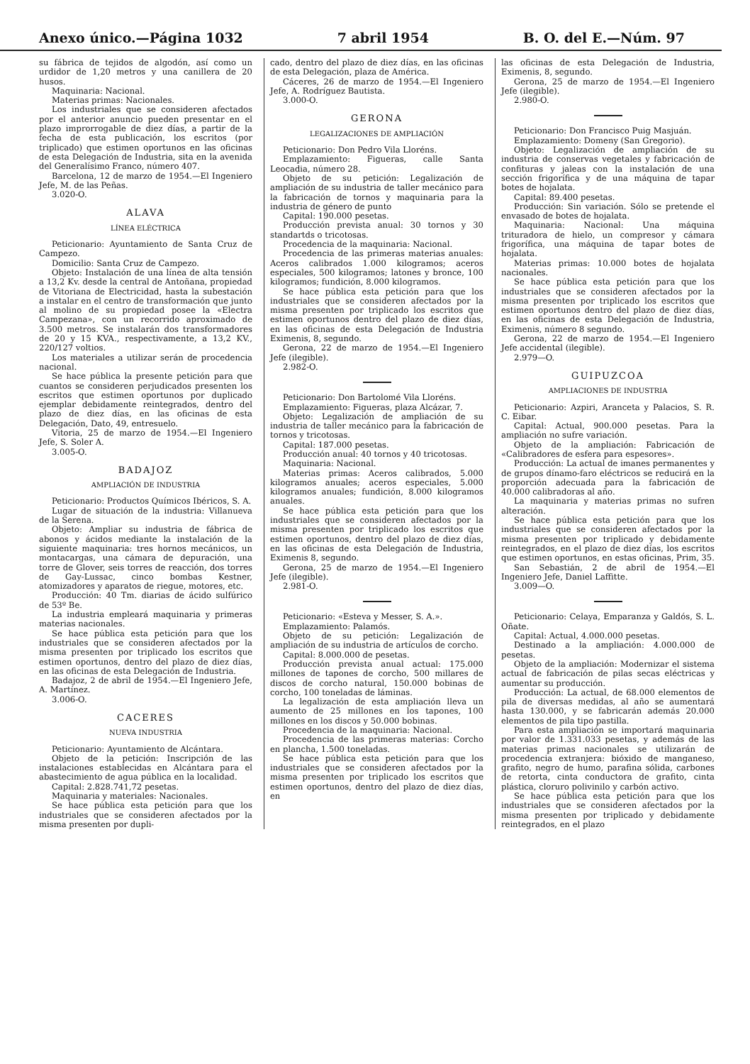Anexo único.—Página 1032 7 abril 1954 B. O. del E.—Núm. 97
su fábrica de tejidos de algodón, así como un urdidor de 1,20 metros y una canillera de 20 husos.
Maquinaria: Nacional.
Materias primas: Nacionales.
Los industriales que se consideren afectados por el anterior anuncio pueden presentar en el plazo improrrogable de diez días, a partir de la fecha de esta publicación, los escritos (por triplicado) que estimen oportunos en las oficinas de esta Delegación de Industria, sita en la avenida del Generalísimo Franco, número 407.
Barcelona, 12 de marzo de 1954.—El Ingeniero Jefe, M. de las Peñas.
3.020-O.
ALAVA
LÍNEA ELÉCTRICA
Peticionario: Ayuntamiento de Santa Cruz de Campezo.
Domicilio: Santa Cruz de Campezo.
Objeto: Instalación de una línea de alta tensión a 13,2 Kv. desde la central de Antoñana, propiedad de Vitoriana de Electricidad, hasta la subestación a instalar en el centro de transformación que junto al molino de su propiedad posee la «Electra Campezana», con un recorrido aproximado de 3.500 metros. Se instalarán dos transformadores de 20 y 15 KVA., respectivamente, a 13,2 KV., 220/127 voltios.
Los materiales a utilizar serán de procedencia nacional.
Se hace pública la presente petición para que cuantos se consideren perjudicados presenten los escritos que estimen oportunos por duplicado ejemplar debidamente reintegrados, dentro del plazo de diez días, en las oficinas de esta Delegación, Dato, 49, entresuelo.
Vitoria, 25 de marzo de 1954.—El Ingeniero Jefe, S. Soler A.
3.005-O.
BADAJOZ
AMPLIACIÓN DE INDUSTRIA
Peticionario: Productos Químicos Ibéricos, S. A.
Lugar de situación de la industria: Villanueva de la Serena.
Objeto: Ampliar su industria de fábrica de abonos y ácidos mediante la instalación de la siguiente maquinaria: tres hornos mecánicos, un montacargas, una cámara de depuración, una torre de Glover, seis torres de reacción, dos torres de Gay-Lussac, cinco bombas Kestner, atomizadores y aparatos de riegue, motores, etc.
Producción: 40 Tm. diarias de ácido sulfúrico de 53º Be.
La industria empleará maquinaria y primeras materias nacionales.
Se hace pública esta petición para que los industriales que se consideren afectados por la misma presenten por triplicado los escritos que estimen oportunos, dentro del plazo de diez días, en las oficinas de esta Delegación de Industria.
Badajoz, 2 de abril de 1954.—El Ingeniero Jefe, A. Martínez.
3.006-O.
CACERES
NUEVA INDUSTRIA
Peticionario: Ayuntamiento de Alcántara.
Objeto de la petición: Inscripción de las instalaciones establecidas en Alcántara para el abastecimiento de agua pública en la localidad.
Capital: 2.828.741,72 pesetas.
Maquinaria y materiales: Nacionales.
Se hace pública esta petición para que los industriales que se consideren afectados por la misma presenten por dupli-
cado, dentro del plazo de diez días, en las oficinas de esta Delegación, plaza de América.
Cáceres, 26 de marzo de 1954.—El Ingeniero Jefe, A. Rodríguez Bautista.
3.000-O.
GERONA
LEGALIZACIONES DE AMPLIACIÓN
Peticionario: Don Pedro Vila Lloréns.
Emplazamiento: Figueras, calle Santa Leocadia, número 28.
Objeto de su petición: Legalización de ampliación de su industria de taller mecánico para la fabricación de tornos y maquinaria para la industria de género de punto
Capital: 190.000 pesetas.
Producción prevista anual: 30 tornos y 30 standartds o tricotosas.
Procedencia de la maquinaria: Nacional.
Procedencia de las primeras materias anuales: Aceros calibrados 1.000 kilogramos; aceros especiales, 500 kilogramos; latones y bronce, 100 kilogramos; fundición, 8.000 kilogramos.
Se hace pública esta petición para que los industriales que se consideren afectados por la misma presenten por triplicado los escritos que estimen oportunos dentro del plazo de diez días, en las oficinas de esta Delegación de Industria Eximenis, 8, segundo.
Gerona, 22 de marzo de 1954.—El Ingeniero Jefe (ilegible).
2.982-O.
Peticionario: Don Bartolomé Vila Lloréns.
Emplazamiento: Figueras, plaza Alcázar, 7.
Objeto: Legalización de ampliación de su industria de taller mecánico para la fabricación de tornos y tricotosas.
Capital: 187.000 pesetas.
Producción anual: 40 tornos y 40 tricotosas.
Maquinaria: Nacional.
Materias primas: Aceros calibrados, 5.000 kilogramos anuales; aceros especiales, 5.000 kilogramos anuales; fundición, 8.000 kilogramos anuales.
Se hace pública esta petición para que los industriales que se consideren afectados por la misma presenten por triplicado los escritos que estimen oportunos, dentro del plazo de diez días, en las oficinas de esta Delegación de Industria, Eximenis 8, segundo.
Gerona, 25 de marzo de 1954.—El Ingeniero Jefe (ilegible).
2.981-O.
Peticionario: «Esteva y Messer, S. A.».
Emplazamiento: Palamós.
Objeto de su petición: Legalización de ampliación de su industria de artículos de corcho.
Capital: 8.000.000 de pesetas.
Producción prevista anual actual: 175.000 millones de tapones de corcho, 500 millares de discos de corcho natural, 150.000 bobinas de corcho, 100 toneladas de láminas.
La legalización de esta ampliación lleva un aumento de 25 millones en los tapones, 100 millones en los discos y 50.000 bobinas.
Procedencia de la maquinaria: Nacional.
Procedencia de las primeras materias: Corcho en plancha, 1.500 toneladas.
Se hace pública esta petición para que los industriales que se consideren afectados por la misma presenten por triplicado los escritos que estimen oportunos, dentro del plazo de diez días, en
las oficinas de esta Delegación de Industria, Eximenis, 8, segundo.
Gerona, 25 de marzo de 1954.—El Ingeniero Jefe (ilegible).
2.980-O.
Peticionario: Don Francisco Puig Masjuán.
Emplazamiento: Domeny (San Gregorio).
Objeto: Legalización de ampliación de su industria de conservas vegetales y fabricación de confituras y jaleas con la instalación de una sección frigorífica y de una máquina de tapar botes de hojalata.
Capital: 89.400 pesetas.
Producción: Sin variación. Sólo se pretende el envasado de botes de hojalata.
Maquinaria: Nacional: Una máquina trituradora de hielo, un compresor y cámara frigorífica, una máquina de tapar botes de hojalata.
Materias primas: 10.000 botes de hojalata nacionales.
Se hace pública esta petición para que los industriales que se consideren afectados por la misma presenten por triplicado los escritos que estimen oportunos dentro del plazo de diez días, en las oficinas de esta Delegación de Industria, Eximenis, número 8 segundo.
Gerona, 22 de marzo de 1954.—El Ingeniero Jefe accidental (ilegible).
2.979—O.
GUIPUZCOA
AMPLIACIONES DE INDUSTRIA
Peticionario: Azpiri, Aranceta y Palacios, S. R. C. Eibar.
Capital: Actual, 900.000 pesetas. Para la ampliación no sufre variación.
Objeto de la ampliación: Fabricación de «Calibradores de esfera para espesores».
Producción: La actual de imanes permanentes y de grupos dínamo-faro eléctricos se reducirá en la proporción adecuada para la fabricación de 40.000 calibradoras al año.
La maquinaria y materias primas no sufren alteración.
Se hace pública esta petición para que los industriales que se consideren afectados por la misma presenten por triplicado y debidamente reintegrados, en el plazo de diez días, los escritos que estimen oportunos, en estas oficinas, Prim, 35.
San Sebastián, 2 de abril de 1954.—El Ingeniero Jefe, Daniel Laffitte.
3.009—O.
Peticionario: Celaya, Emparanza y Galdós, S. L. Oñate.
Capital: Actual, 4.000.000 pesetas.
Destinado a la ampliación: 4.000.000 de pesetas.
Objeto de la ampliación: Modernizar el sistema actual de fabricación de pilas secas eléctricas y aumentar su producción.
Producción: La actual, de 68.000 elementos de pila de diversas medidas, al año se aumentará hasta 130.000, y se fabricarán además 20.000 elementos de pila tipo pastilla.
Para esta ampliación se importará maquinaria por valor de 1.331.033 pesetas, y además de las materias primas nacionales se utilizarán de procedencia extranjera: bióxido de manganeso, grafito, negro de humo, parafina sólida, carbones de retorta, cinta conductora de grafito, cinta plástica, cloruro polivinilo y carbón activo.
Se hace pública esta petición para que los industriales que se consideren afectados por la misma presenten por triplicado y debidamente reintegrados, en el plazo